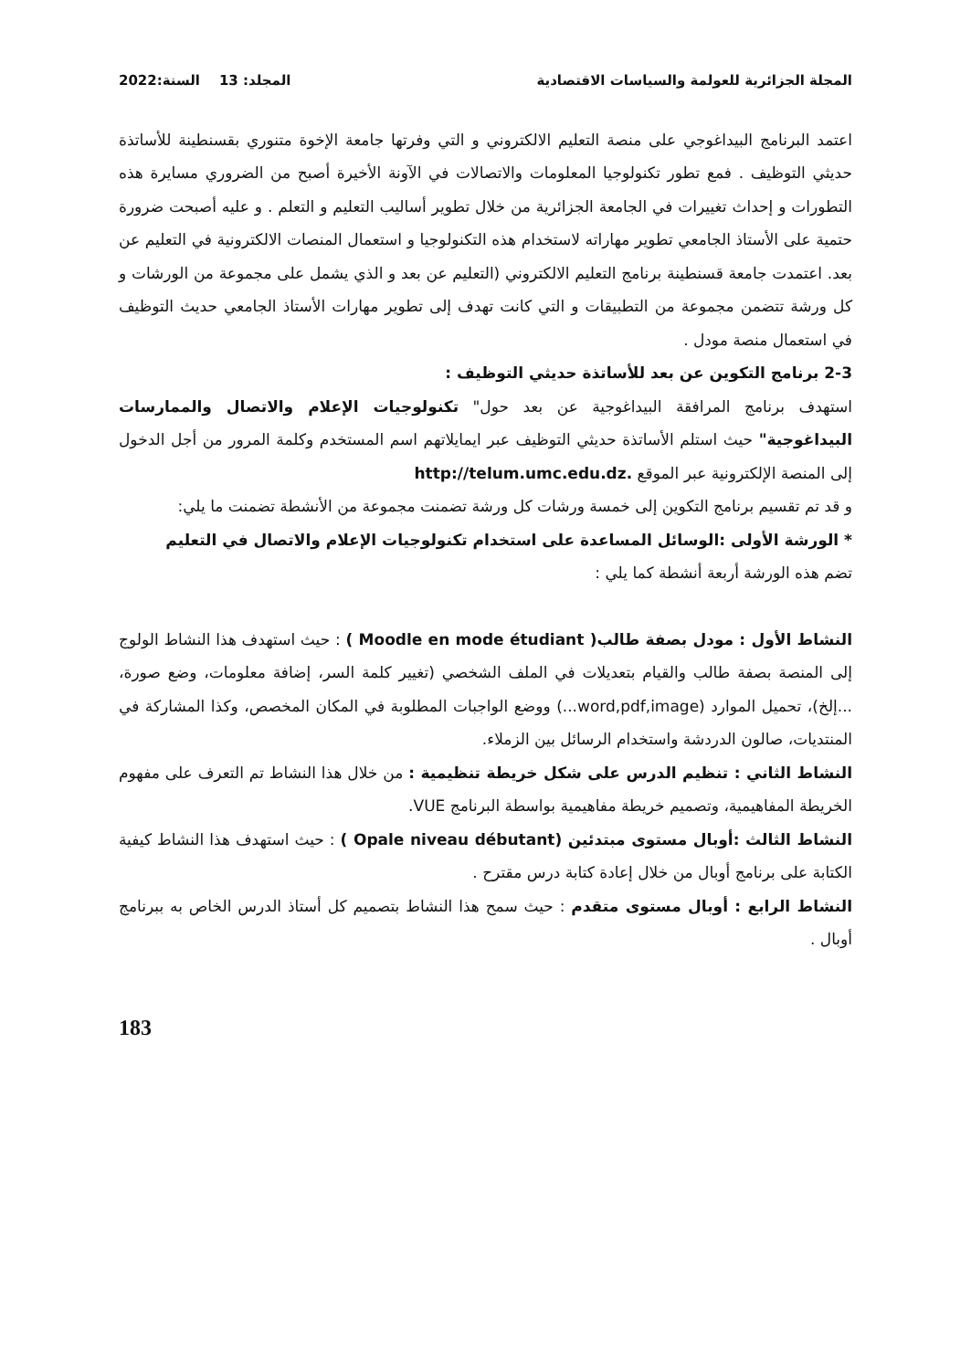المجلة الجزائرية للعولمة والسياسات الاقتصادية المجلد: 13 السنة:2022
اعتمد البرنامج البيداغوجي على منصة التعليم الالكتروني و التي وفرتها جامعة الإخوة متنوري بقسنطينة للأساتذة حديثي التوظيف . فمع تطور تكنولوجيا المعلومات والاتصالات في الآونة الأخيرة أصبح من الضروري مسايرة هذه التطورات و إحداث تغييرات في الجامعة الجزائرية من خلال تطوير أساليب التعليم و التعلم . و عليه أصبحت ضرورة حتمية على الأستاذ الجامعي تطوير مهاراته لاستخدام هذه التكنولوجيا و استعمال المنصات الالكترونية في التعليم عن بعد. اعتمدت جامعة قسنطينة برنامج التعليم الالكتروني (التعليم عن بعد و الذي يشمل على مجموعة من الورشات و كل ورشة تتضمن مجموعة من التطبيقات و التي كانت تهدف إلى تطوير مهارات الأستاذ الجامعي حديث التوظيف في استعمال منصة مودل .
2-3 برنامج التكوين عن بعد للأساتذة حديثي التوظيف :
استهدف برنامج المرافقة البيداغوجية عن بعد حول" تكنولوجيات الإعلام والاتصال والممارسات البيداغوجية" حيث استلم الأساتذة حديثي التوظيف عبر ايمايلاتهم اسم المستخدم وكلمة المرور من أجل الدخول إلى المنصة الإلكترونية عبر الموقع .http://telum.umc.edu.dz
و قد تم تقسيم برنامج التكوين إلى خمسة ورشات كل ورشة تضمنت مجموعة من الأنشطة تضمنت ما يلي:
* الورشة الأولى :الوسائل المساعدة على استخدام تكنولوجيات الإعلام والاتصال في التعليم
تضم هذه الورشة أربعة أنشطة كما يلي :
النشاط الأول : مودل بصفة طالب( Moodle en mode étudiant ) : حيث استهدف هذا النشاط الولوج إلى المنصة بصفة طالب والقيام بتعديلات في الملف الشخصي (تغيير كلمة السر، إضافة معلومات، وضع صورة، ...إلخ)، تحميل الموارد (word,pdf,image...) ووضع الواجبات المطلوبة في المكان المخصص، وكذا المشاركة في المنتديات، صالون الدردشة واستخدام الرسائل بين الزملاء.
النشاط الثاني : تنظيم الدرس على شكل خريطة تنظيمية : من خلال هذا النشاط تم التعرف على مفهوم الخريطة المفاهيمية، وتصميم خريطة مفاهيمية بواسطة البرنامج VUE.
النشاط الثالث :أوبال مستوى مبتدئين (Opale niveau débutant ) : حيث استهدف هذا النشاط كيفية الكتابة على برنامج أوبال من خلال إعادة كتابة درس مقترح .
النشاط الرابع : أوبال مستوى متقدم : حيث سمح هذا النشاط بتصميم كل أستاذ الدرس الخاص به ببرنامج أوبال .
183